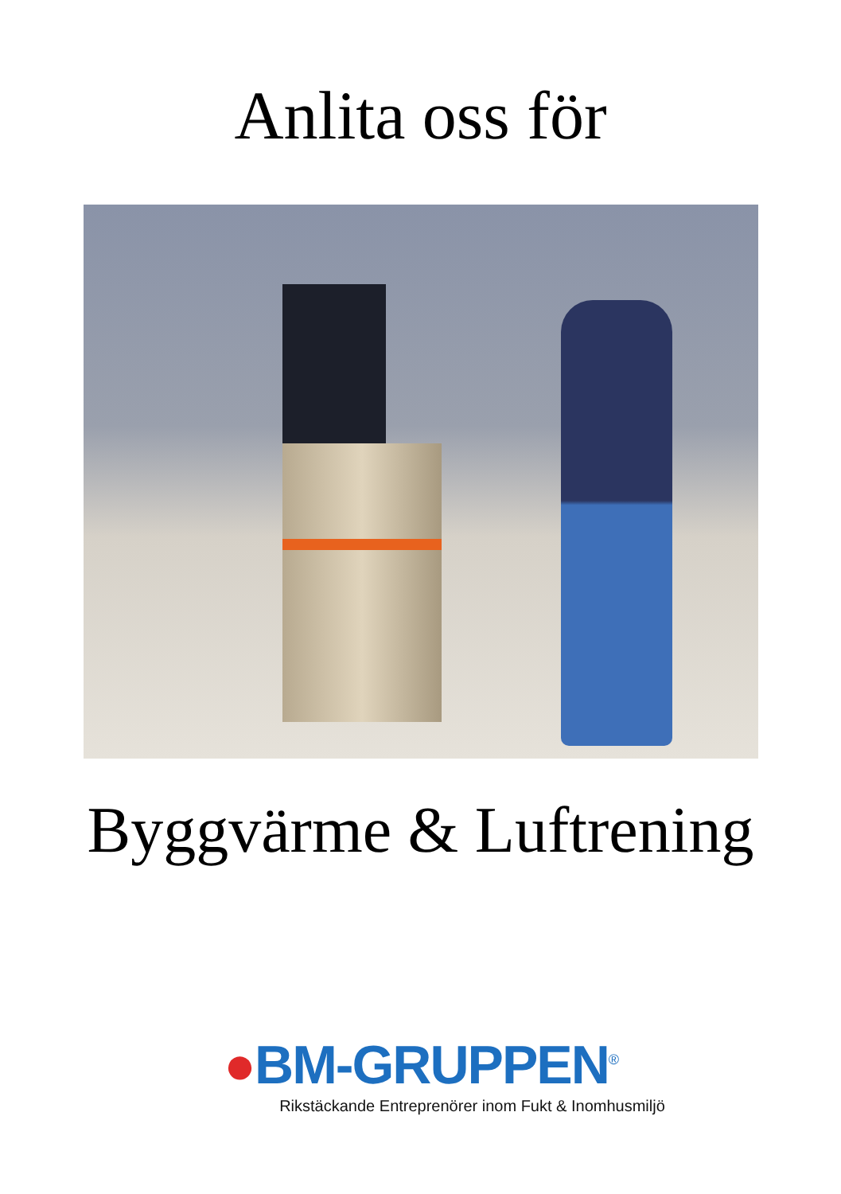Anlita oss för
Byggvärme & Luftrening
●BM-GRUPPEN<sup>®</sup>
Rikstäckande Entreprenörer inom Fukt & Inomhusmiljö